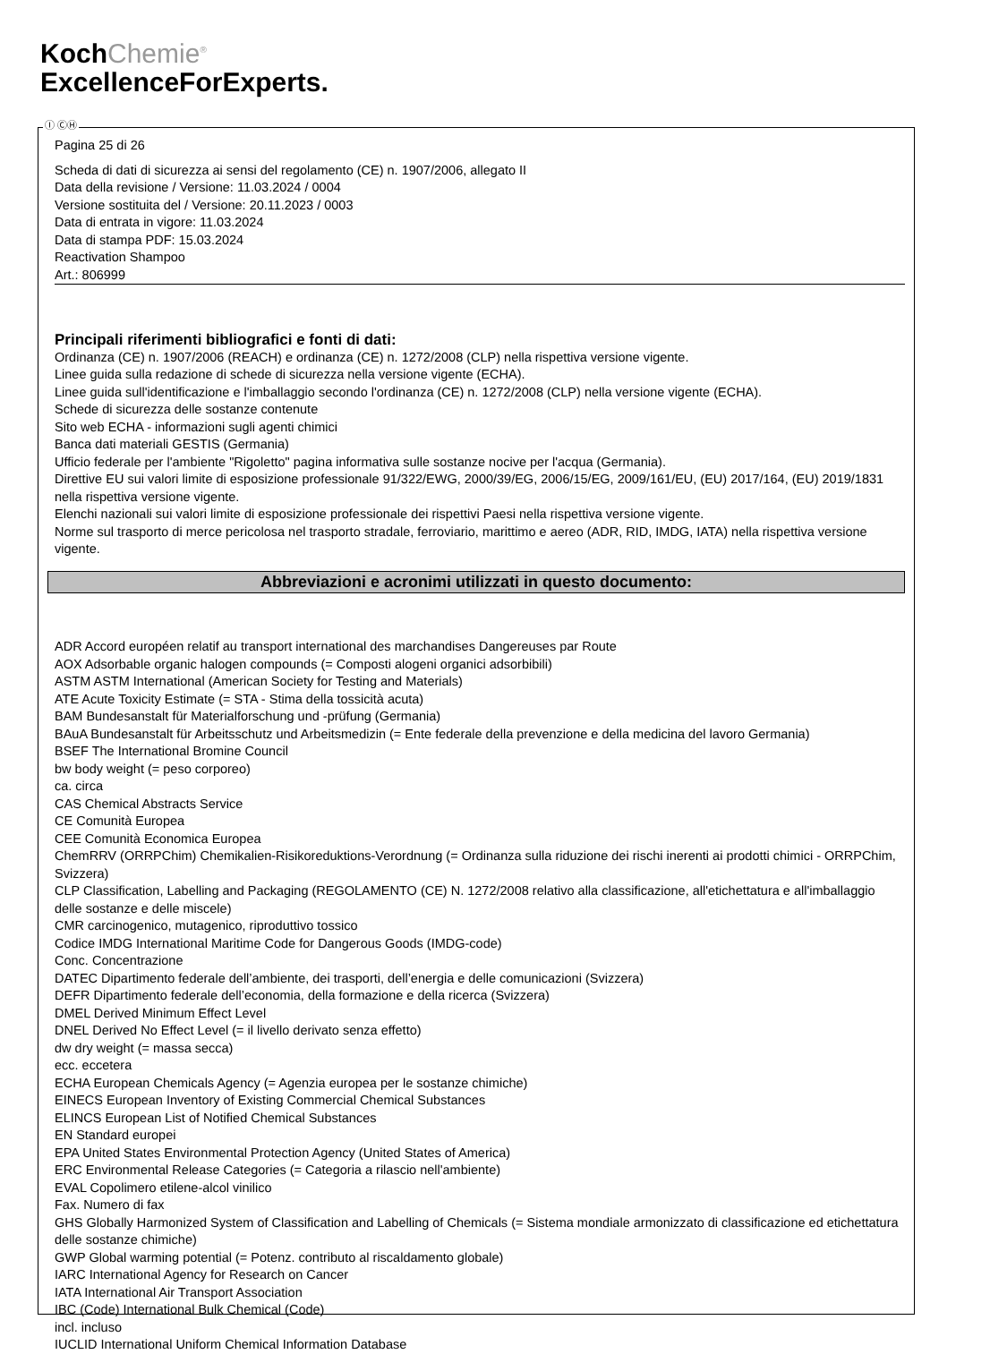KochChemie<sup>®</sup>
ExcellenceForExperts.
Pagina 25 di 26
Scheda di dati di sicurezza ai sensi del regolamento (CE) n. 1907/2006, allegato II
Data della revisione / Versione: 11.03.2024 / 0004
Versione sostituita del / Versione: 20.11.2023 / 0003
Data di entrata in vigore: 11.03.2024
Data di stampa PDF: 15.03.2024
Reactivation Shampoo
Art.: 806999
Principali riferimenti bibliografici e fonti di dati:
Ordinanza (CE) n. 1907/2006 (REACH) e ordinanza (CE) n. 1272/2008 (CLP) nella rispettiva versione vigente.
Linee guida sulla redazione di schede di sicurezza nella versione vigente (ECHA).
Linee guida sull'identificazione e l'imballaggio secondo l'ordinanza (CE) n. 1272/2008 (CLP) nella versione vigente (ECHA).
Schede di sicurezza delle sostanze contenute
Sito web ECHA - informazioni sugli agenti chimici
Banca dati materiali GESTIS (Germania)
Ufficio federale per l'ambiente "Rigoletto" pagina informativa sulle sostanze nocive per l'acqua (Germania).
Direttive EU sui valori limite di esposizione professionale 91/322/EWG, 2000/39/EG, 2006/15/EG, 2009/161/EU, (EU) 2017/164, (EU) 2019/1831 nella rispettiva versione vigente.
Elenchi nazionali sui valori limite di esposizione professionale dei rispettivi Paesi nella rispettiva versione vigente.
Norme sul trasporto di merce pericolosa nel trasporto stradale, ferroviario, marittimo e aereo (ADR, RID, IMDG, IATA) nella rispettiva versione vigente.
Abbreviazioni e acronimi utilizzati in questo documento:
ADR Accord européen relatif au transport international des marchandises Dangereuses par Route
AOX Adsorbable organic halogen compounds (= Composti alogeni organici adsorbibili)
ASTM ASTM International (American Society for Testing and Materials)
ATE Acute Toxicity Estimate (= STA - Stima della tossicità acuta)
BAM Bundesanstalt für Materialforschung und -prüfung (Germania)
BAuA Bundesanstalt für Arbeitsschutz und Arbeitsmedizin (= Ente federale della prevenzione e della medicina del lavoro Germania)
BSEF The International Bromine Council
bw body weight (= peso corporeo)
ca. circa
CAS Chemical Abstracts Service
CE Comunità Europea
CEE Comunità Economica Europea
ChemRRV (ORRPChim) Chemikalien-Risikoreduktions-Verordnung (= Ordinanza sulla riduzione dei rischi inerenti ai prodotti chimici - ORRPChim, Svizzera)
CLP Classification, Labelling and Packaging (REGOLAMENTO (CE) N. 1272/2008 relativo alla classificazione, all'etichettatura e all'imballaggio delle sostanze e delle miscele)
CMR carcinogenico, mutagenico, riproduttivo tossico
Codice IMDG International Maritime Code for Dangerous Goods (IMDG-code)
Conc. Concentrazione
DATEC Dipartimento federale dell’ambiente, dei trasporti, dell’energia e delle comunicazioni (Svizzera)
DEFR Dipartimento federale dell’economia, della formazione e della ricerca (Svizzera)
DMEL Derived Minimum Effect Level
DNEL Derived No Effect Level (= il livello derivato senza effetto)
dw dry weight (= massa secca)
ecc. eccetera
ECHA European Chemicals Agency (= Agenzia europea per le sostanze chimiche)
EINECS European Inventory of Existing Commercial Chemical Substances
ELINCS European List of Notified Chemical Substances
EN Standard europei
EPA United States Environmental Protection Agency (United States of America)
ERC Environmental Release Categories (= Categoria a rilascio nell'ambiente)
EVAL Copolimero etilene-alcol vinilico
Fax. Numero di fax
GHS Globally Harmonized System of Classification and Labelling of Chemicals (= Sistema mondiale armonizzato di classificazione ed etichettatura delle sostanze chimiche)
GWP Global warming potential (= Potenz. contributo al riscaldamento globale)
IARC International Agency for Research on Cancer
IATA International Air Transport Association
IBC (Code) International Bulk Chemical (Code)
incl. incluso
IUCLID International Uniform Chemical Information Database
Ⓘ ⒸⒽ